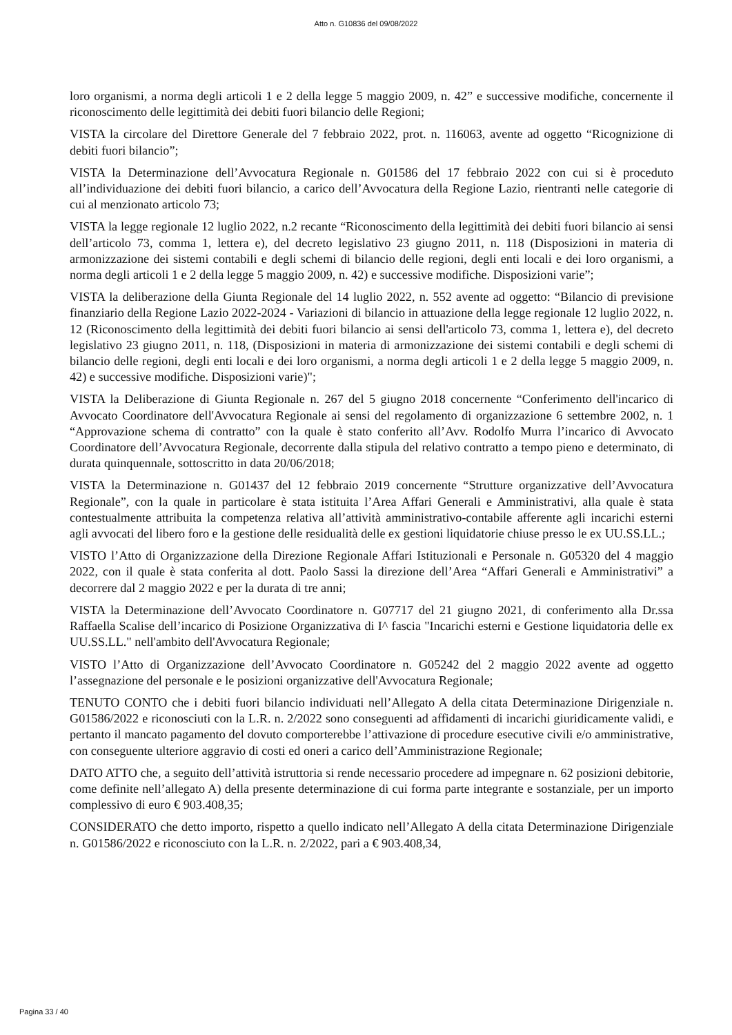Atto n. G10836 del 09/08/2022
loro organismi, a norma degli articoli 1 e 2 della legge 5 maggio 2009, n. 42” e successive modifiche, concernente il riconoscimento delle legittimità dei debiti fuori bilancio delle Regioni;
VISTA la circolare del Direttore Generale del 7 febbraio 2022, prot. n. 116063, avente ad oggetto “Ricognizione di debiti fuori bilancio”;
VISTA la Determinazione dell’Avvocatura Regionale n. G01586 del 17 febbraio 2022 con cui si è proceduto all’individuazione dei debiti fuori bilancio, a carico dell’Avvocatura della Regione Lazio, rientranti nelle categorie di cui al menzionato articolo 73;
VISTA la legge regionale 12 luglio 2022, n.2 recante “Riconoscimento della legittimità dei debiti fuori bilancio ai sensi dell’articolo 73, comma 1, lettera e), del decreto legislativo 23 giugno 2011, n. 118 (Disposizioni in materia di armonizzazione dei sistemi contabili e degli schemi di bilancio delle regioni, degli enti locali e dei loro organismi, a norma degli articoli 1 e 2 della legge 5 maggio 2009, n. 42) e successive modifiche. Disposizioni varie”;
VISTA la deliberazione della Giunta Regionale del 14 luglio 2022, n. 552 avente ad oggetto: “Bilancio di previsione finanziario della Regione Lazio 2022-2024 - Variazioni di bilancio in attuazione della legge regionale 12 luglio 2022, n. 12 (Riconoscimento della legittimità dei debiti fuori bilancio ai sensi dell'articolo 73, comma 1, lettera e), del decreto legislativo 23 giugno 2011, n. 118, (Disposizioni in materia di armonizzazione dei sistemi contabili e degli schemi di bilancio delle regioni, degli enti locali e dei loro organismi, a norma degli articoli 1 e 2 della legge 5 maggio 2009, n. 42) e successive modifiche. Disposizioni varie)";
VISTA la Deliberazione di Giunta Regionale n. 267 del 5 giugno 2018 concernente “Conferimento dell'incarico di Avvocato Coordinatore dell'Avvocatura Regionale ai sensi del regolamento di organizzazione 6 settembre 2002, n. 1 “Approvazione schema di contratto” con la quale è stato conferito all’Avv. Rodolfo Murra l’incarico di Avvocato Coordinatore dell’Avvocatura Regionale, decorrente dalla stipula del relativo contratto a tempo pieno e determinato, di durata quinquennale, sottoscritto in data 20/06/2018;
VISTA la Determinazione n. G01437 del 12 febbraio 2019 concernente “Strutture organizzative dell’Avvocatura Regionale”, con la quale in particolare è stata istituita l’Area Affari Generali e Amministrativi, alla quale è stata contestualmente attribuita la competenza relativa all’attività amministrativo-contabile afferente agli incarichi esterni agli avvocati del libero foro e la gestione delle residualità delle ex gestioni liquidatorie chiuse presso le ex UU.SS.LL.;
VISTO l’Atto di Organizzazione della Direzione Regionale Affari Istituzionali e Personale n. G05320 del 4 maggio 2022, con il quale è stata conferita al dott. Paolo Sassi la direzione dell’Area “Affari Generali e Amministrativi” a decorrere dal 2 maggio 2022 e per la durata di tre anni;
VISTA la Determinazione dell’Avvocato Coordinatore n. G07717 del 21 giugno 2021, di conferimento alla Dr.ssa Raffaella Scalise dell’incarico di Posizione Organizzativa di I^ fascia "Incarichi esterni e Gestione liquidatoria delle ex UU.SS.LL." nell'ambito dell'Avvocatura Regionale;
VISTO l’Atto di Organizzazione dell’Avvocato Coordinatore n. G05242 del 2 maggio 2022 avente ad oggetto l’assegnazione del personale e le posizioni organizzative dell'Avvocatura Regionale;
TENUTO CONTO che i debiti fuori bilancio individuati nell’Allegato A della citata Determinazione Dirigenziale n. G01586/2022 e riconosciuti con la L.R. n. 2/2022 sono conseguenti ad affidamenti di incarichi giuridicamente validi, e pertanto il mancato pagamento del dovuto comporterebbe l’attivazione di procedure esecutive civili e/o amministrative, con conseguente ulteriore aggravio di costi ed oneri a carico dell’Amministrazione Regionale;
DATO ATTO che, a seguito dell’attività istruttoria si rende necessario procedere ad impegnare n. 62 posizioni debitorie, come definite nell’allegato A) della presente determinazione di cui forma parte integrante e sostanziale, per un importo complessivo di euro € 903.408,35;
CONSIDERATO che detto importo, rispetto a quello indicato nell’Allegato A della citata Determinazione Dirigenziale n. G01586/2022 e riconosciuto con la L.R. n. 2/2022, pari a € 903.408,34,
Pagina 33 / 40